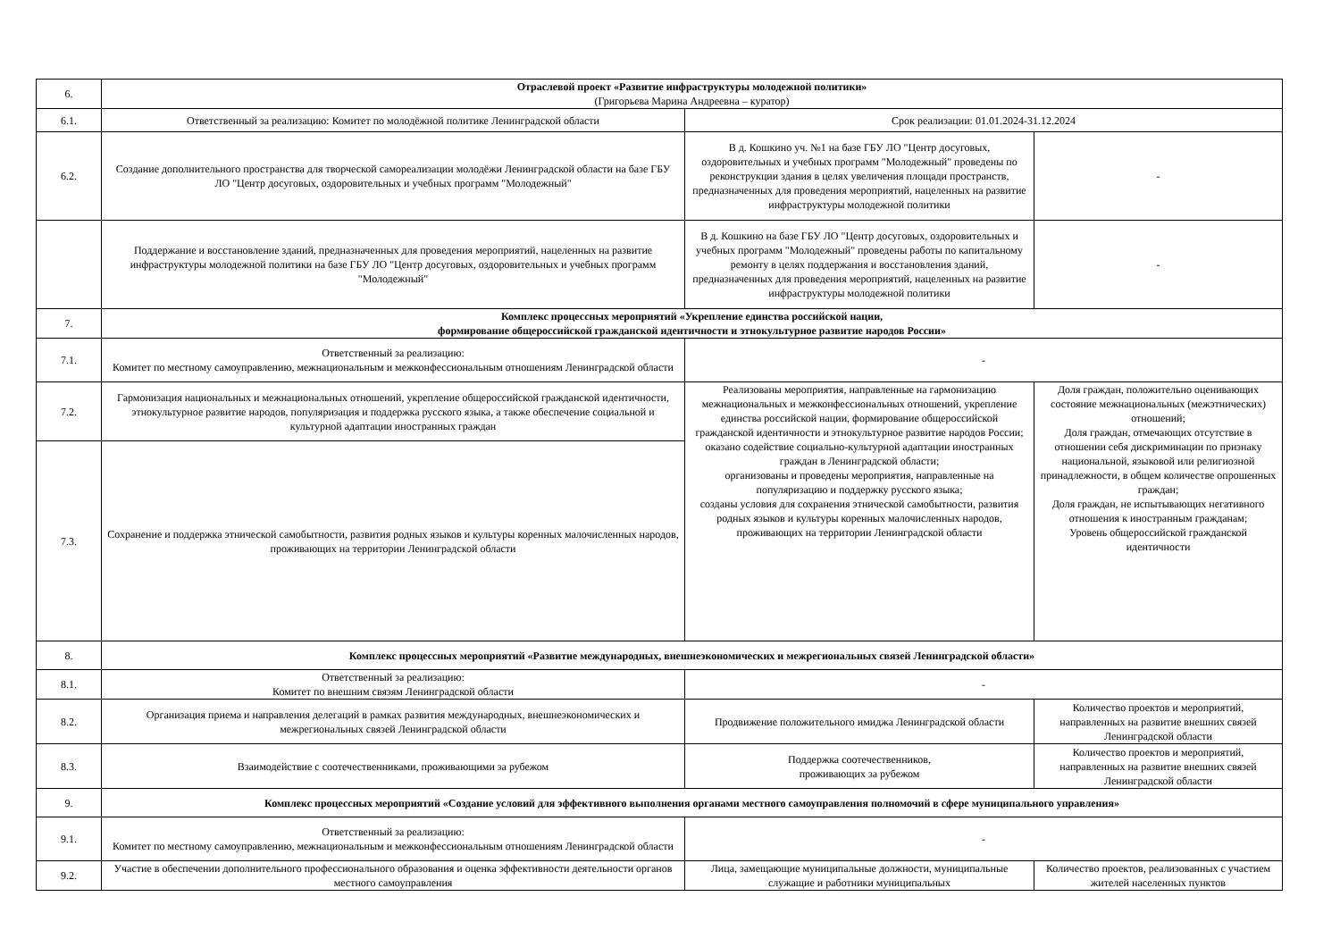| 6. | Отраслевой проект «Развитие инфраструктуры молодежной политики» (Григорьева Марина Андреевна – куратор) | | |
| 6.1. | Ответственный за реализацию: Комитет по молодёжной политике Ленинградской области | Срок реализации: 01.01.2024-31.12.2024 | |
| 6.2. | Создание дополнительного пространства для творческой самореализации молодёжи Ленинградской области на базе ГБУ ЛО "Центр досуговых, оздоровительных и учебных программ "Молодежный" | В д. Кошкино уч. №1 на базе ГБУ ЛО "Центр досуговых, оздоровительных и учебных программ "Молодежный" проведены по реконструкции здания в целях увеличения площади пространств, предназначенных для проведения мероприятий, нацеленных на развитие инфраструктуры молодежной политики | - |
| | Поддержание и восстановление зданий, предназначенных для проведения мероприятий, нацеленных на развитие инфраструктуры молодежной политики на базе ГБУ ЛО "Центр досуговых, оздоровительных и учебных программ "Молодежный" | В д. Кошкино на базе ГБУ ЛО "Центр досуговых, оздоровительных и учебных программ "Молодежный" проведены работы по капитальному ремонту в целях поддержания и восстановления зданий, предназначенных для проведения мероприятий, нацеленных на развитие инфраструктуры молодежной политики | - |
| 7. | Комплекс процессных мероприятий «Укрепление единства российской нации, формирование общероссийской гражданской идентичности и этнокультурное развитие народов России» | | |
| 7.1. | Ответственный за реализацию: Комитет по местному самоуправлению, межнациональным и межконфессиональным отношениям Ленинградской области | - | |
| 7.2. | Гармонизация национальных и межнациональных отношений, укрепление общероссийской гражданской идентичности, этнокультурное развитие народов, популяризация и поддержка русского языка, а также обеспечение социальной и культурной адаптации иностранных граждан | Реализованы мероприятия, направленные на гармонизацию межнациональных и межконфессиональных отношений, укрепление единства российской нации, формирование общероссийской гражданской идентичности и этнокультурное развитие народов России; оказано содействие социально-культурной адаптации иностранных граждан в Ленинградской области; организованы и проведены мероприятия, направленные на популяризацию и поддержку русского языка; созданы условия для сохранения этнической самобытности, развития родных языков и культуры коренных малочисленных народов, проживающих на территории Ленинградской области | Доля граждан, положительно оценивающих состояние межнациональных (межэтнических) отношений; Доля граждан, отмечающих отсутствие в отношении себя дискриминации по признаку национальной, языковой или религиозной принадлежности, в общем количестве опрошенных граждан; Доля граждан, не испытывающих негативного отношения к иностранным гражданам; Уровень общероссийской гражданской идентичности |
| 7.3. | Сохранение и поддержка этнической самобытности, развития родных языков и культуры коренных малочисленных народов, проживающих на территории Ленинградской области | | |
| 8. | Комплекс процессных мероприятий «Развитие международных, внешнеэкономических и межрегиональных связей Ленинградской области» | | |
| 8.1. | Ответственный за реализацию: Комитет по внешним связям Ленинградской области | - | |
| 8.2. | Организация приема и направления делегаций в рамках развития международных, внешнеэкономических и межрегиональных связей Ленинградской области | Продвижение положительного имиджа Ленинградской области | Количество проектов и мероприятий, направленных на развитие внешних связей Ленинградской области |
| 8.3. | Взаимодействие с соотечественниками, проживающими за рубежом | Поддержка соотечественников, проживающих за рубежом | Количество проектов и мероприятий, направленных на развитие внешних связей Ленинградской области |
| 9. | Комплекс процессных мероприятий «Создание условий для эффективного выполнения органами местного самоуправления полномочий в сфере муниципального управления» | | |
| 9.1. | Ответственный за реализацию: Комитет по местному самоуправлению, межнациональным и межконфессиональным отношениям Ленинградской области | - | |
| 9.2. | Участие в обеспечении дополнительного профессионального образования и оценка эффективности деятельности органов местного самоуправления | Лица, замещающие муниципальные должности, муниципальные служащие и работники муниципальных | Количество проектов, реализованных с участием жителей населенных пунктов |